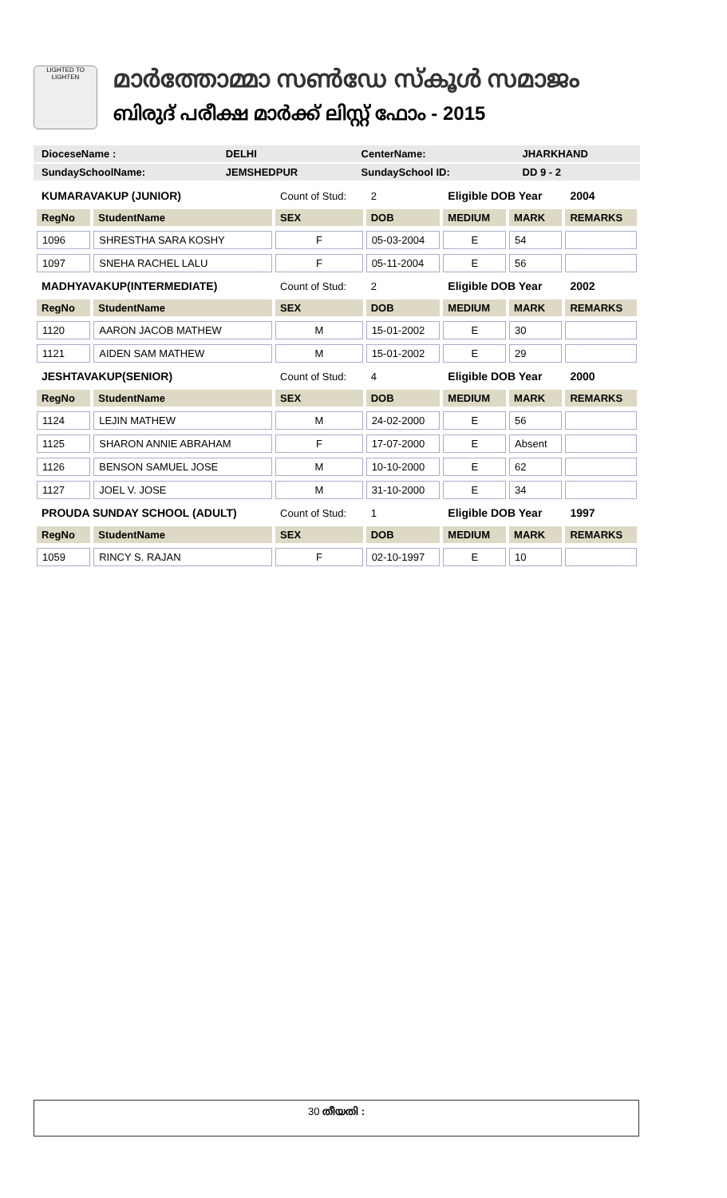LIGHTED TO LIGHTEN
മാർത്തോമ്മാ സൺഡേ സ്കൂൾ സമാജം
ബിരുദ് പരീക്ഷ മാർക്ക് ലിസ്റ്റ് ഫോം - 2015
| DioceseName : | DELHI | CenterName: | JHARKHAND |
| SundaySchoolName: | JEMSHEDPUR | SundaySchool ID: | DD 9 - 2 |
| KUMARAVAKUP (JUNIOR) | | Count of Stud: | 2 | Eligible DOB Year | | 2004 |
| RegNo | StudentName | SEX | DOB | MEDIUM | MARK | REMARKS |
| 1096 | SHRESTHA SARA KOSHY | F | 05-03-2004 | E | 54 | |
| 1097 | SNEHA RACHEL LALU | F | 05-11-2004 | E | 56 | |
| MADHYAVAKUP(INTERMEDIATE) | | Count of Stud: | 2 | Eligible DOB Year | | 2002 |
| RegNo | StudentName | SEX | DOB | MEDIUM | MARK | REMARKS |
| 1120 | AARON JACOB MATHEW | M | 15-01-2002 | E | 30 | |
| 1121 | AIDEN SAM MATHEW | M | 15-01-2002 | E | 29 | |
| JESHTAVAKUP(SENIOR) | | Count of Stud: | 4 | Eligible DOB Year | | 2000 |
| RegNo | StudentName | SEX | DOB | MEDIUM | MARK | REMARKS |
| 1124 | LEJIN MATHEW | M | 24-02-2000 | E | 56 | |
| 1125 | SHARON ANNIE ABRAHAM | F | 17-07-2000 | E | Absent | |
| 1126 | BENSON SAMUEL JOSE | M | 10-10-2000 | E | 62 | |
| 1127 | JOEL V. JOSE | M | 31-10-2000 | E | 34 | |
| PROUDA SUNDAY SCHOOL (ADULT) | | Count of Stud: | 1 | Eligible DOB Year | | 1997 |
| RegNo | StudentName | SEX | DOB | MEDIUM | MARK | REMARKS |
| 1059 | RINCY S. RAJAN | F | 02-10-1997 | E | 10 | |
30 തീയതി :